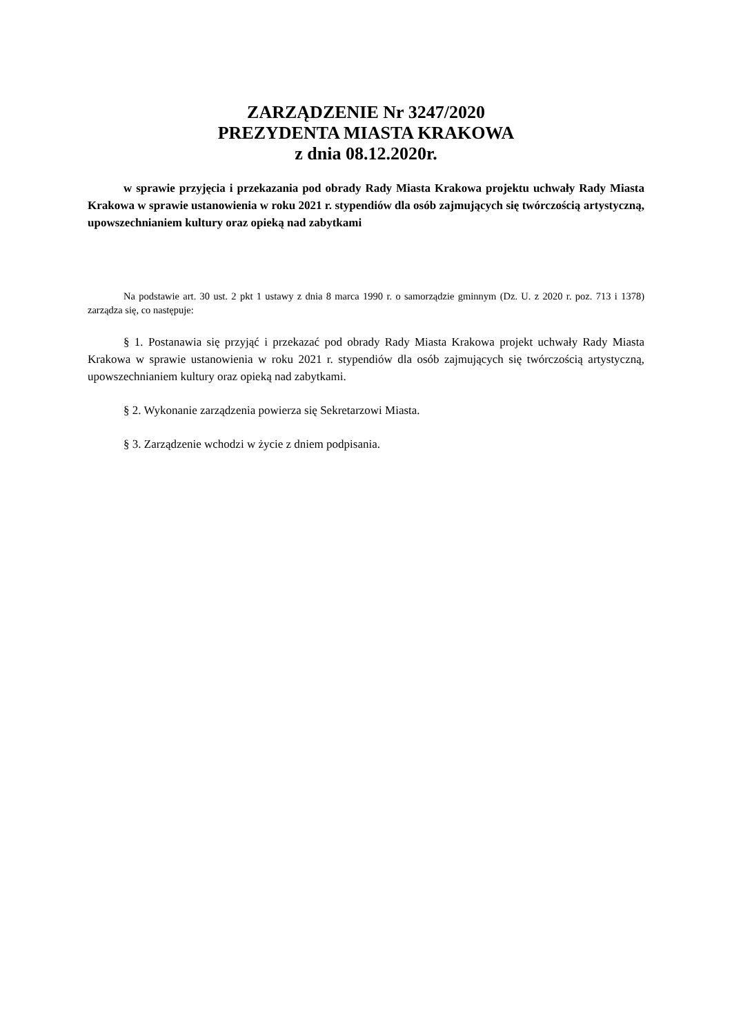ZARZĄDZENIE Nr 3247/2020
PREZYDENTA MIASTA KRAKOWA
z dnia 08.12.2020r.
w sprawie przyjęcia i przekazania pod obrady Rady Miasta Krakowa projektu uchwały Rady Miasta Krakowa w sprawie ustanowienia w roku 2021 r. stypendiów dla osób zajmujących się twórczością artystyczną, upowszechnianiem kultury oraz opieką nad zabytkami
Na podstawie art. 30 ust. 2 pkt 1 ustawy z dnia 8 marca 1990 r. o samorządzie gminnym (Dz. U. z 2020 r. poz. 713 i 1378) zarządza się, co następuje:
§ 1. Postanawia się przyjąć i przekazać pod obrady Rady Miasta Krakowa projekt uchwały Rady Miasta Krakowa w sprawie ustanowienia w roku 2021 r. stypendiów dla osób zajmujących się twórczością artystyczną, upowszechnianiem kultury oraz opieką nad zabytkami.
§ 2. Wykonanie zarządzenia powierza się Sekretarzowi Miasta.
§ 3. Zarządzenie wchodzi w życie z dniem podpisania.